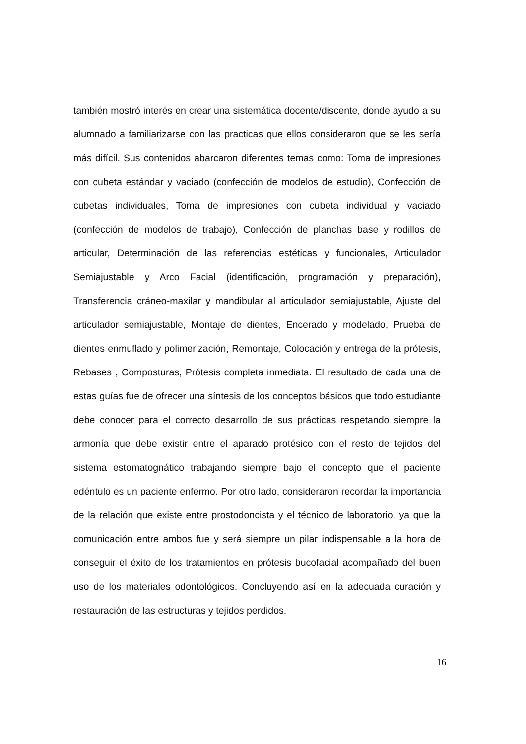también mostró interés en crear una sistemática docente/discente, donde ayudo a su alumnado a familiarizarse con las practicas que ellos consideraron que se les sería más difícil. Sus contenidos abarcaron diferentes temas como: Toma de impresiones con cubeta estándar y vaciado (confección de modelos de estudio), Confección de cubetas individuales, Toma de impresiones con cubeta individual y vaciado (confección de modelos de trabajo), Confección de planchas base y rodillos de articular, Determinación de las referencias estéticas y funcionales, Articulador Semiajustable y Arco Facial (identificación, programación y preparación), Transferencia cráneo-maxilar y mandibular al articulador semiajustable, Ajuste del articulador semiajustable, Montaje de dientes, Encerado y modelado, Prueba de dientes enmuflado y polimerización, Remontaje, Colocación y entrega de la prótesis, Rebases , Composturas, Prótesis completa inmediata. El resultado de cada una de estas guías fue de ofrecer una síntesis de los conceptos básicos que todo estudiante debe conocer para el correcto desarrollo de sus prácticas respetando siempre la armonía que debe existir entre el aparado protésico con el resto de tejidos del sistema estomatognático trabajando siempre bajo el concepto que el paciente edéntulo es un paciente enfermo. Por otro lado, consideraron recordar la importancia de la relación que existe entre prostodoncista y el técnico de laboratorio, ya que la comunicación entre ambos fue y será siempre un pilar indispensable a la hora de conseguir el éxito de los tratamientos en prótesis bucofacial acompañado del buen uso de los materiales odontológicos. Concluyendo así en la adecuada curación y restauración de las estructuras y tejidos perdidos.
16